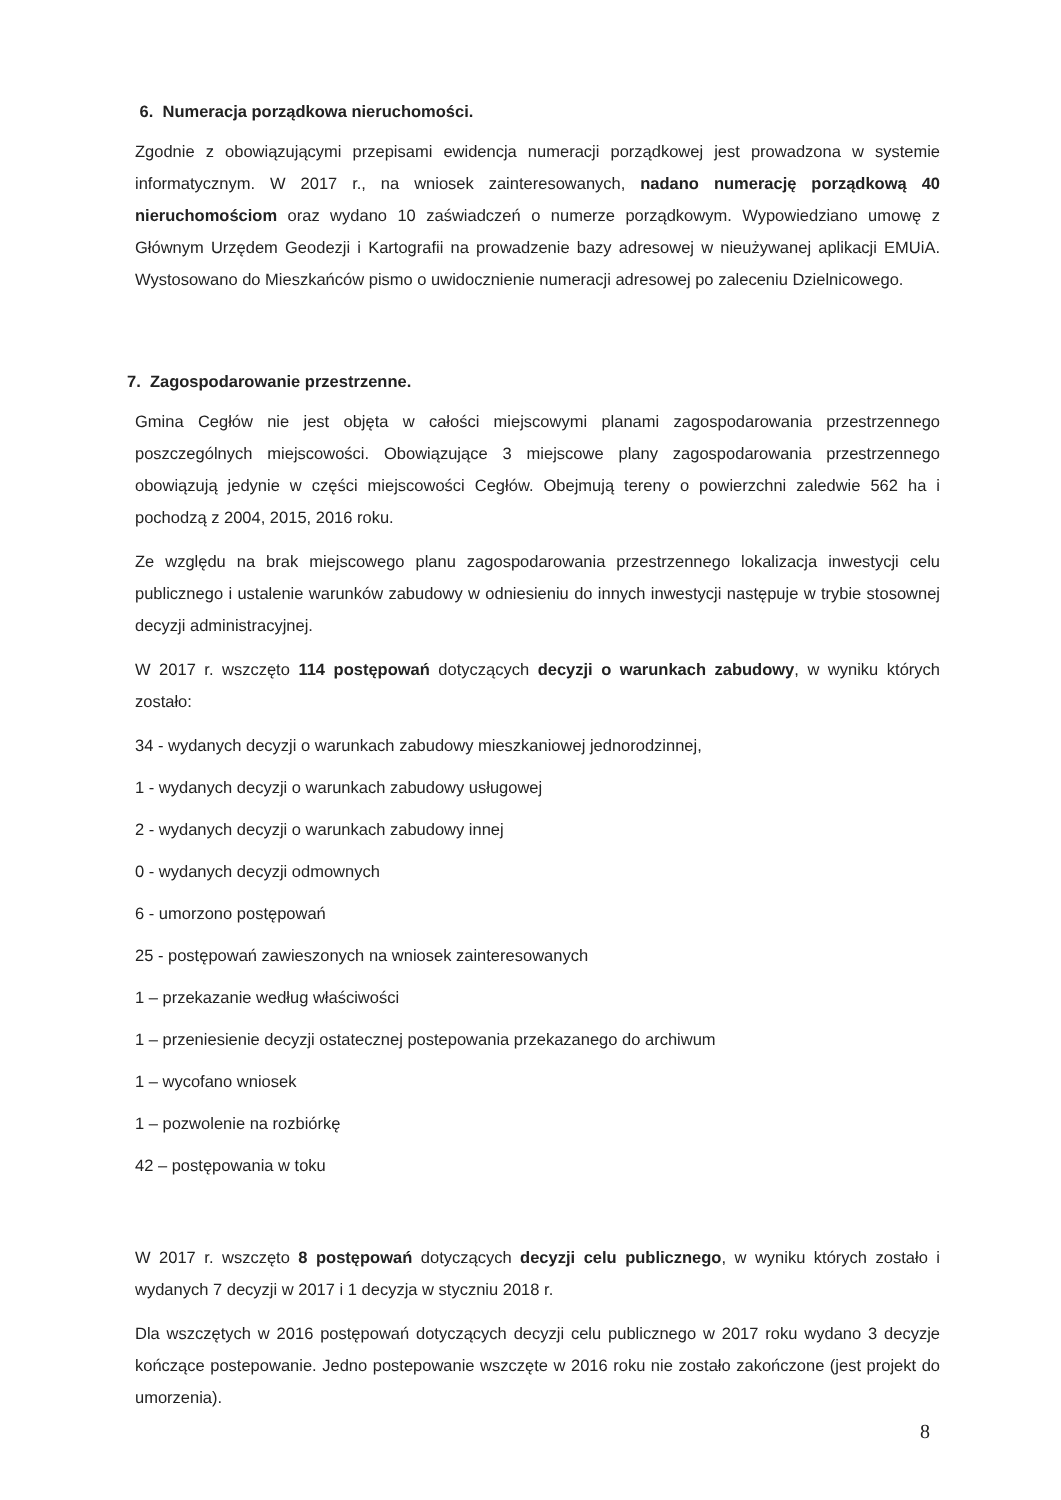6. Numeracja porządkowa nieruchomości.
Zgodnie z obowiązującymi przepisami ewidencja numeracji porządkowej jest prowadzona w systemie informatycznym. W 2017 r., na wniosek zainteresowanych, nadano numerację porządkową 40 nieruchomościom oraz wydano 10 zaświadczeń o numerze porządkowym. Wypowiedziano umowę z Głównym Urzędem Geodezji i Kartografii na prowadzenie bazy adresowej w nieużywanej aplikacji EMUiA. Wystosowano do Mieszkańców pismo o uwidocznienie numeracji adresowej po zaleceniu Dzielnicowego.
7. Zagospodarowanie przestrzenne.
Gmina Cegłów nie jest objęta w całości miejscowymi planami zagospodarowania przestrzennego poszczególnych miejscowości. Obowiązujące 3 miejscowe plany zagospodarowania przestrzennego obowiązują jedynie w części miejscowości Cegłów. Obejmują tereny o powierzchni zaledwie 562 ha i pochodzą z 2004, 2015, 2016 roku.
Ze względu na brak miejscowego planu zagospodarowania przestrzennego lokalizacja inwestycji celu publicznego i ustalenie warunków zabudowy w odniesieniu do innych inwestycji następuje w trybie stosownej decyzji administracyjnej.
W 2017 r. wszczęto 114 postępowań dotyczących decyzji o warunkach zabudowy, w wyniku których zostało:
34 - wydanych decyzji o warunkach zabudowy mieszkaniowej jednorodzinnej,
1 - wydanych decyzji o warunkach zabudowy usługowej
2 - wydanych decyzji o warunkach zabudowy innej
0 - wydanych decyzji odmownych
6 - umorzono postępowań
25 - postępowań zawieszonych na wniosek zainteresowanych
1 – przekazanie według właściwości
1 – przeniesienie decyzji ostatecznej postepowania przekazanego do archiwum
1 – wycofano wniosek
1 – pozwolenie na rozbiórkę
42 – postępowania w toku
W 2017 r. wszczęto 8 postępowań dotyczących decyzji celu publicznego, w wyniku których zostało i wydanych 7 decyzji w 2017 i 1 decyzja w styczniu 2018 r.
Dla wszczętych w 2016 postępowań dotyczących decyzji celu publicznego w 2017 roku wydano 3 decyzje kończące postepowanie. Jedno postepowanie wszczęte w 2016 roku nie zostało zakończone (jest projekt do umorzenia).
8